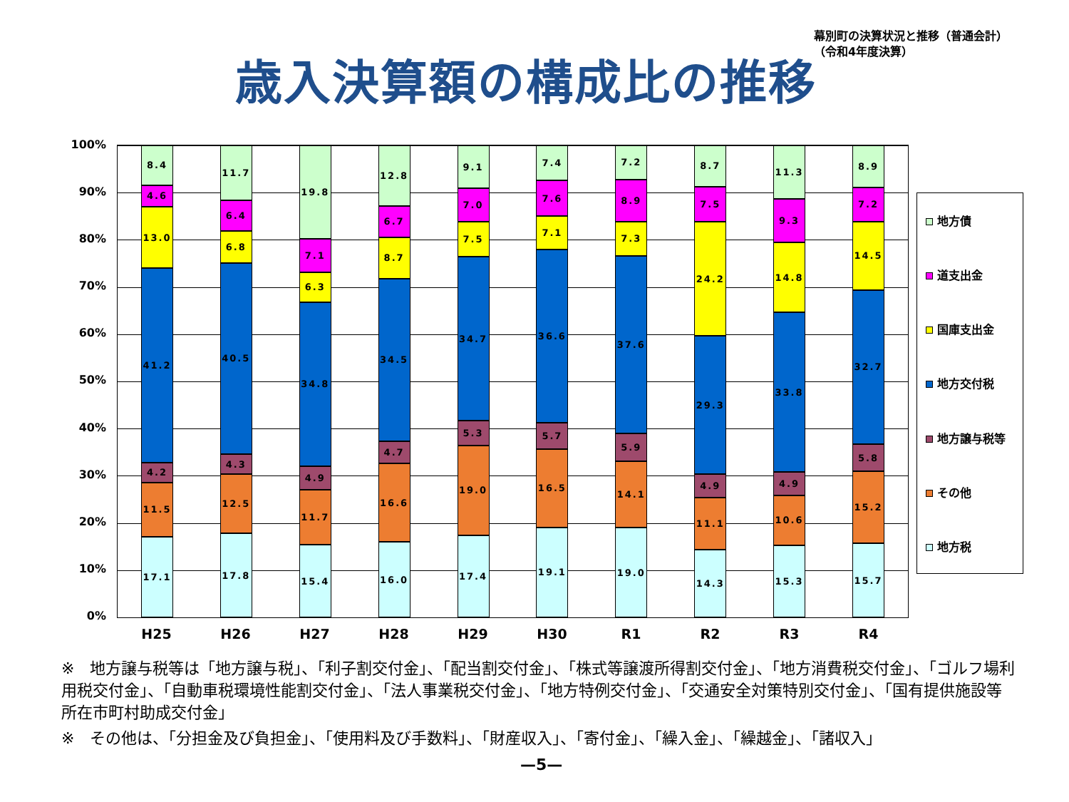幕別町の決算状況と推移（普通会計）
（令和4年度決算）
歳入決算額の構成比の推移
100%
90%
80%
70%
60%
50%
40%
30%
20%
10%
0%
17.1
11.5
4.2
41.2
13.0
4.6
8.4
17.8
12.5
4.3
40.5
6.8
6.4
11.7
15.4
11.7
4.9
34.8
6.3
7.1
19.8
16.0
16.6
4.7
34.5
8.7
6.7
12.8
17.4
19.0
5.3
34.7
7.5
7.0
9.1
19.1
16.5
5.7
36.6
7.1
7.6
7.4
19.0
14.1
5.9
37.6
7.3
8.9
7.2
14.3
11.1
4.9
29.3
24.2
7.5
8.7
15.3
10.6
4.9
33.8
14.8
9.3
11.3
15.7
15.2
5.8
32.7
14.5
7.2
8.9
H25 H26 H27 H28 H29 H30 R1 R2 R3 R4
地方債
道支出金
国庫支出金
地方交付税
地方譲与税等
その他
地方税
※　地方譲与税等は「地方譲与税」、「利子割交付金」、「配当割交付金」、「株式等譲渡所得割交付金」、「地方消費税交付金」、「ゴルフ場利用税交付金」、「自動車税環境性能割交付金」、「法人事業税交付金」、「地方特例交付金」、「交通安全対策特別交付金」、「国有提供施設等所在市町村助成交付金」
※　その他は、「分担金及び負担金」、「使用料及び手数料」、「財産収入」、「寄付金」、「繰入金」、「繰越金」、「諸収入」
—5—